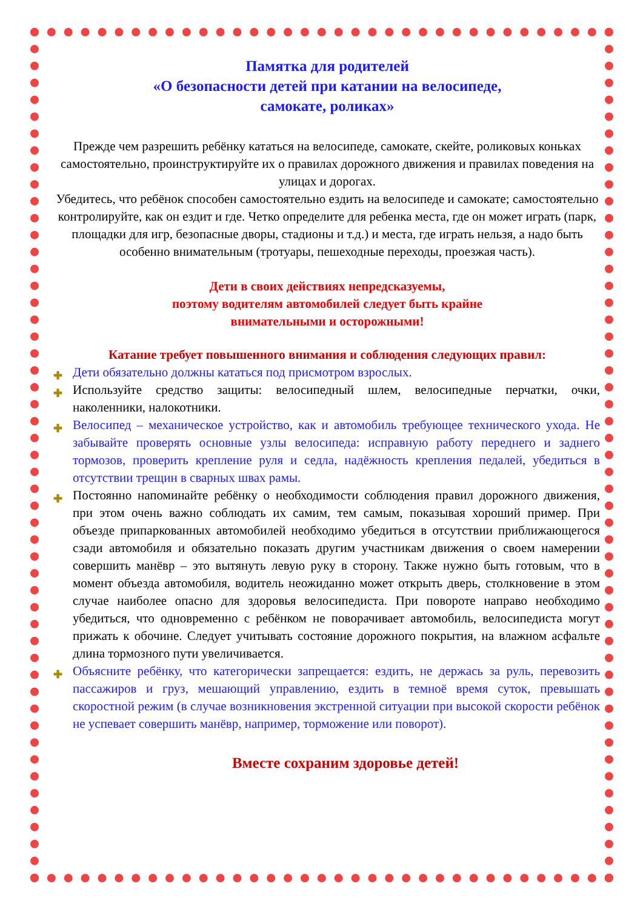Памятка для родителей
«О безопасности детей при катании на велосипеде,
самокате, роликах»
Прежде чем разрешить ребёнку кататься на велосипеде, самокате, скейте, роликовых коньках самостоятельно, проинструктируйте их о правилах дорожного движения и правилах поведения на улицах и дорогах.
Убедитесь, что ребёнок способен самостоятельно ездить на велосипеде и самокате; самостоятельно контролируйте, как он ездит и где. Четко определите для ребенка места, где он может играть (парк, площадки для игр, безопасные дворы, стадионы и т.д.) и места, где играть нельзя, а надо быть особенно внимательным (тротуары, пешеходные переходы, проезжая часть).
Дети в своих действиях непредсказуемы,
поэтому водителям автомобилей следует быть крайне
внимательными и осторожными!
Катание требует повышенного внимания и соблюдения следующих правил:
✚ Дети обязательно должны кататься под присмотром взрослых.
✚ Используйте средство защиты: велосипедный шлем, велосипедные перчатки, очки, наколенники, налокотники.
✚ Велосипед – механическое устройство, как и автомобиль требующее технического ухода. Не забывайте проверять основные узлы велосипеда: исправную работу переднего и заднего тормозов, проверить крепление руля и седла, надёжность крепления педалей, убедиться в отсутствии трещин в сварных швах рамы.
✚ Постоянно напоминайте ребёнку о необходимости соблюдения правил дорожного движения, при этом очень важно соблюдать их самим, тем самым, показывая хороший пример. При объезде припаркованных автомобилей необходимо убедиться в отсутствии приближающегося сзади автомобиля и обязательно показать другим участникам движения о своем намерении совершить манёвр – это вытянуть левую руку в сторону. Также нужно быть готовым, что в момент объезда автомобиля, водитель неожиданно может открыть дверь, столкновение в этом случае наиболее опасно для здоровья велосипедиста. При повороте направо необходимо убедиться, что одновременно с ребёнком не поворачивает автомобиль, велосипедиста могут прижать к обочине. Следует учитывать состояние дорожного покрытия, на влажном асфальте длина тормозного пути увеличивается.
✚ Объясните ребёнку, что категорически запрещается: ездить, не держась за руль, перевозить пассажиров и груз, мешающий управлению, ездить в темноё время суток, превышать скоростной режим (в случае возникновения экстренной ситуации при высокой скорости ребёнок не успевает совершить манёвр, например, торможение или поворот).
Вместе сохраним здоровье детей!